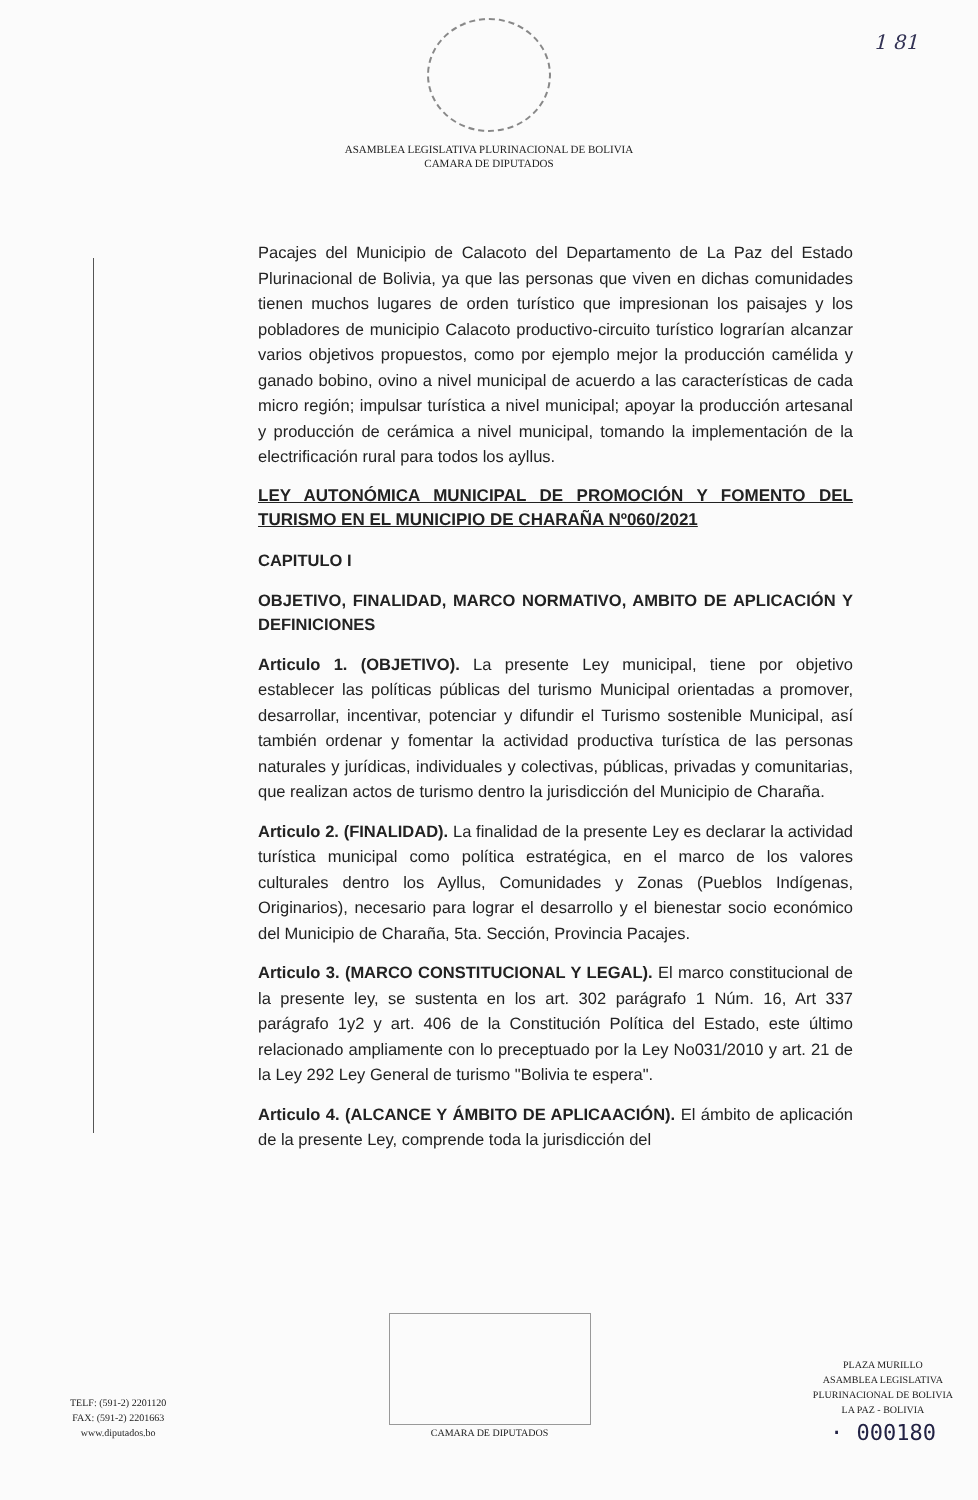1 81
ASAMBLEA LEGISLATIVA PLURINACIONAL DE BOLIVIA
CAMARA DE DIPUTADOS
Pacajes del Municipio de Calacoto del Departamento de La Paz del Estado Plurinacional de Bolivia, ya que las personas que viven en dichas comunidades tienen muchos lugares de orden turístico que impresionan los paisajes y los pobladores de municipio Calacoto productivo-circuito turístico lograrían alcanzar varios objetivos propuestos, como por ejemplo mejor la producción camélida y ganado bobino, ovino a nivel municipal de acuerdo a las características de cada micro región; impulsar turística a nivel municipal; apoyar la producción artesanal y producción de cerámica a nivel municipal, tomando la implementación de la electrificación rural para todos los ayllus.
LEY AUTONÓMICA MUNICIPAL DE PROMOCIÓN Y FOMENTO DEL TURISMO EN EL MUNICIPIO DE CHARAÑA Nº060/2021
CAPITULO I
OBJETIVO, FINALIDAD, MARCO NORMATIVO, AMBITO DE APLICACIÓN Y DEFINICIONES
Articulo 1. (OBJETIVO). La presente Ley municipal, tiene por objetivo establecer las políticas públicas del turismo Municipal orientadas a promover, desarrollar, incentivar, potenciar y difundir el Turismo sostenible Municipal, así también ordenar y fomentar la actividad productiva turística de las personas naturales y jurídicas, individuales y colectivas, públicas, privadas y comunitarias, que realizan actos de turismo dentro la jurisdicción del Municipio de Charaña.
Articulo 2. (FINALIDAD). La finalidad de la presente Ley es declarar la actividad turística municipal como política estratégica, en el marco de los valores culturales dentro los Ayllus, Comunidades y Zonas (Pueblos Indígenas, Originarios), necesario para lograr el desarrollo y el bienestar socio económico del Municipio de Charaña, 5ta. Sección, Provincia Pacajes.
Articulo 3. (MARCO CONSTITUCIONAL Y LEGAL). El marco constitucional de la presente ley, se sustenta en los art. 302 parágrafo 1 Núm. 16, Art 337 parágrafo 1y2 y art. 406 de la Constitución Política del Estado, este último relacionado ampliamente con lo preceptuado por la Ley No031/2010 y art. 21 de la Ley 292 Ley General de turismo "Bolivia te espera".
Articulo 4. (ALCANCE Y ÁMBITO DE APLICAACIÓN). El ámbito de aplicación de la presente Ley, comprende toda la jurisdicción del
TELF: (591-2) 2201120
FAX: (591-2) 2201663
www.diputados.bo
CAMARA DE DIPUTADOS
PLAZA MURILLO
ASAMBLEA LEGISLATIVA
PLURINACIONAL DE BOLIVIA
LA PAZ - BOLIVIA
· 000180